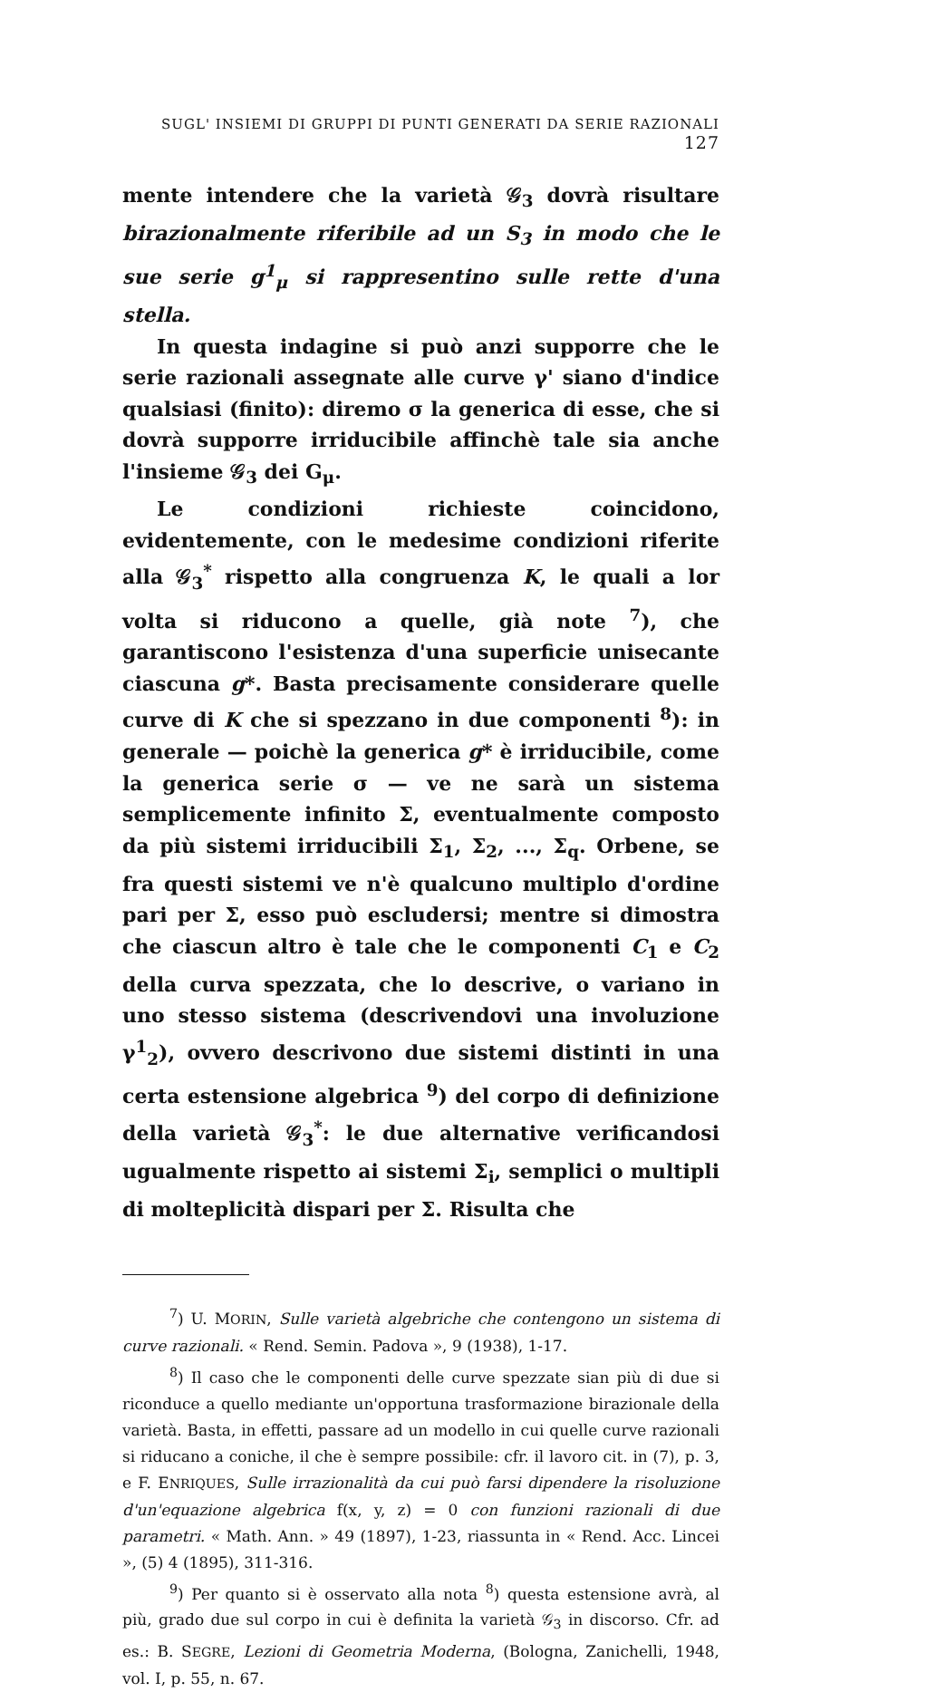SUGL' INSIEMI DI GRUPPI DI PUNTI GENERATI DA SERIE RAZIONALI 127
mente intendere che la varietà 𝒢<sub>3</sub> dovrà risultare birazionalmente riferibile ad un S<sub>3</sub> in modo che le sue serie g<sup>1</sup><sub>μ</sub> si rappresentino sulle rette d'una stella.
In questa indagine si può anzi supporre che le serie razionali assegnate alle curve γ' siano d'indice qualsiasi (finito): diremo σ la generica di esse, che si dovrà supporre irriducibile affinchè tale sia anche l'insieme 𝒢<sub>3</sub> dei G<sub>μ</sub>.
Le condizioni richieste coincidono, evidentemente, con le medesime condizioni riferite alla 𝒢<sub>3</sub><sup>*</sup> rispetto alla congruenza K, le quali a lor volta si riducono a quelle, già note <sup>7</sup>), che garantiscono l'esistenza d'una superficie unisecante ciascuna g*. Basta precisamente considerare quelle curve di K che si spezzano in due componenti <sup>8</sup>): in generale — poichè la generica g* è irriducibile, come la generica serie σ — ve ne sarà un sistema semplicemente infinito Σ, eventualmente composto da più sistemi irriducibili Σ<sub>1</sub>, Σ<sub>2</sub>, ..., Σ<sub>q</sub>. Orbene, se fra questi sistemi ve n'è qualcuno multiplo d'ordine pari per Σ, esso può escludersi; mentre si dimostra che ciascun altro è tale che le componenti C<sub>1</sub> e C<sub>2</sub> della curva spezzata, che lo descrive, o variano in uno stesso sistema (descrivendovi una involuzione γ<sup>1</sup><sub>2</sub>), ovvero descrivono due sistemi distinti in una certa estensione algebrica <sup>9</sup>) del corpo di definizione della varietà 𝒢<sub>3</sub><sup>*</sup>: le due alternative verificandosi ugualmente rispetto ai sistemi Σ<sub>i</sub>, semplici o multipli di molteplicità dispari per Σ. Risulta che
<sup>7</sup>) U. MORIN, Sulle varietà algebriche che contengono un sistema di curve razionali. « Rend. Semin. Padova », 9 (1938), 1-17.
<sup>8</sup>) Il caso che le componenti delle curve spezzate sian più di due si riconduce a quello mediante un'opportuna trasformazione birazionale della varietà. Basta, in effetti, passare ad un modello in cui quelle curve razionali si riducano a coniche, il che è sempre possibile: cfr. il lavoro cit. in (7), p. 3, e F. ENRIQUES, Sulle irrazionalità da cui può farsi dipendere la risoluzione d'un'equazione algebrica f(x, y, z) = 0 con funzioni razionali di due parametri. « Math. Ann. » 49 (1897), 1-23, riassunta in « Rend. Acc. Lincei », (5) 4 (1895), 311-316.
<sup>9</sup>) Per quanto si è osservato alla nota <sup>8</sup>) questa estensione avrà, al più, grado due sul corpo in cui è definita la varietà 𝒢<sub>3</sub> in discorso. Cfr. ad es.: B. SEGRE, Lezioni di Geometria Moderna, (Bologna, Zanichelli, 1948, vol. I, p. 55, n. 67.